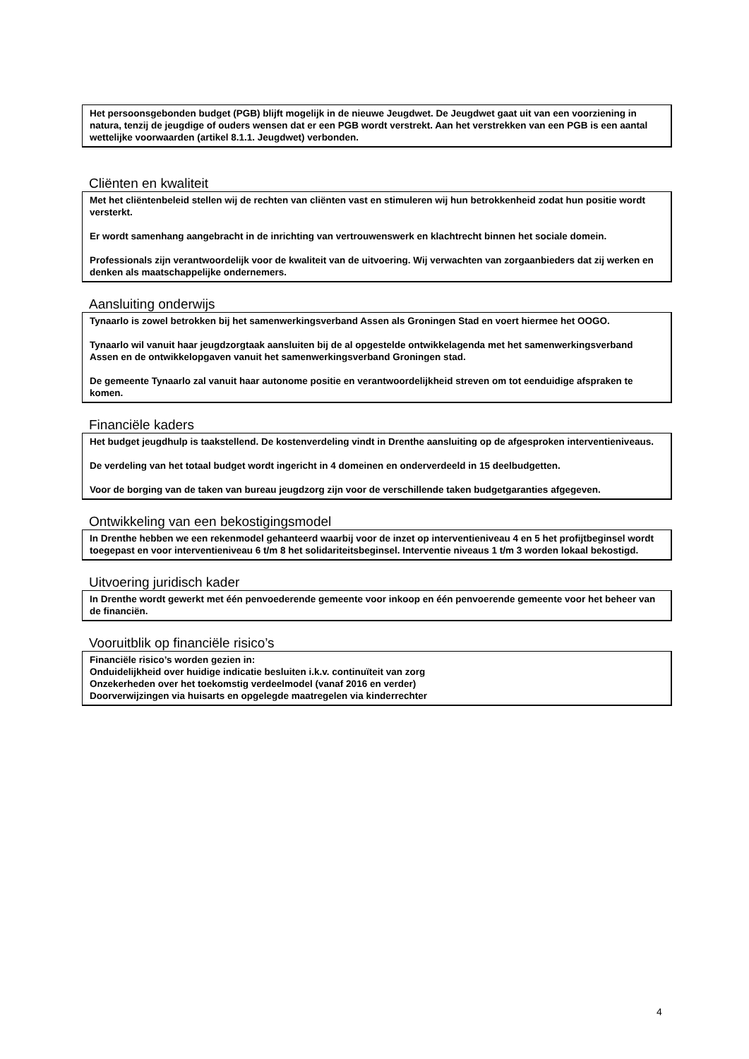Het persoonsgebonden budget (PGB) blijft mogelijk in de nieuwe Jeugdwet. De Jeugdwet gaat uit van een voorziening in natura, tenzij de jeugdige of ouders wensen dat er een PGB wordt verstrekt. Aan het verstrekken van een PGB is een aantal wettelijke voorwaarden (artikel 8.1.1. Jeugdwet) verbonden.
Cliënten en kwaliteit
Met het cliëntenbeleid stellen wij de rechten van cliënten vast en stimuleren wij hun betrokkenheid zodat hun positie wordt versterkt.
Er wordt samenhang aangebracht in de inrichting van vertrouwenswerk en klachtrecht binnen het sociale domein.
Professionals zijn verantwoordelijk voor de kwaliteit van de uitvoering. Wij verwachten van zorgaanbieders dat zij werken en denken als maatschappelijke ondernemers.
Aansluiting onderwijs
Tynaarlo is zowel betrokken bij het samenwerkingsverband Assen als Groningen Stad en voert hiermee het OOGO.
Tynaarlo wil vanuit haar jeugdzorgtaak aansluiten bij de al opgestelde ontwikkelagenda met het samenwerkingsverband Assen en de ontwikkelopgaven vanuit het samenwerkingsverband Groningen stad.
De gemeente Tynaarlo zal vanuit haar autonome positie en verantwoordelijkheid streven om tot eenduidige afspraken te komen.
Financiële kaders
Het budget jeugdhulp is taakstellend. De kostenverdeling vindt in Drenthe aansluiting op de afgesproken interventieniveaus.
De verdeling van het totaal budget wordt ingericht in 4 domeinen en onderverdeeld in 15 deelbudgetten.
Voor de borging van de taken van bureau jeugdzorg zijn voor de verschillende taken budgetgaranties afgegeven.
Ontwikkeling van een bekostigingsmodel
In Drenthe hebben we een rekenmodel gehanteerd waarbij voor de inzet op interventieniveau 4 en 5 het profijtbeginsel wordt toegepast en voor interventieniveau 6 t/m 8 het solidariteitsbeginsel. Interventie niveaus 1 t/m 3 worden lokaal bekostigd.
Uitvoering juridisch kader
In Drenthe wordt gewerkt met één penvoederende gemeente voor inkoop en één penvoerende gemeente voor het beheer van de financiën.
Vooruitblik op financiële risico’s
Financiële risico’s worden gezien in:
Onduidelijkheid over huidige indicatie besluiten i.k.v. continuïteit van zorg
Onzekerheden over het toekomstig verdeelmodel (vanaf 2016 en verder)
Doorverwijzingen via huisarts en opgelegde maatregelen via kinderrechter
4